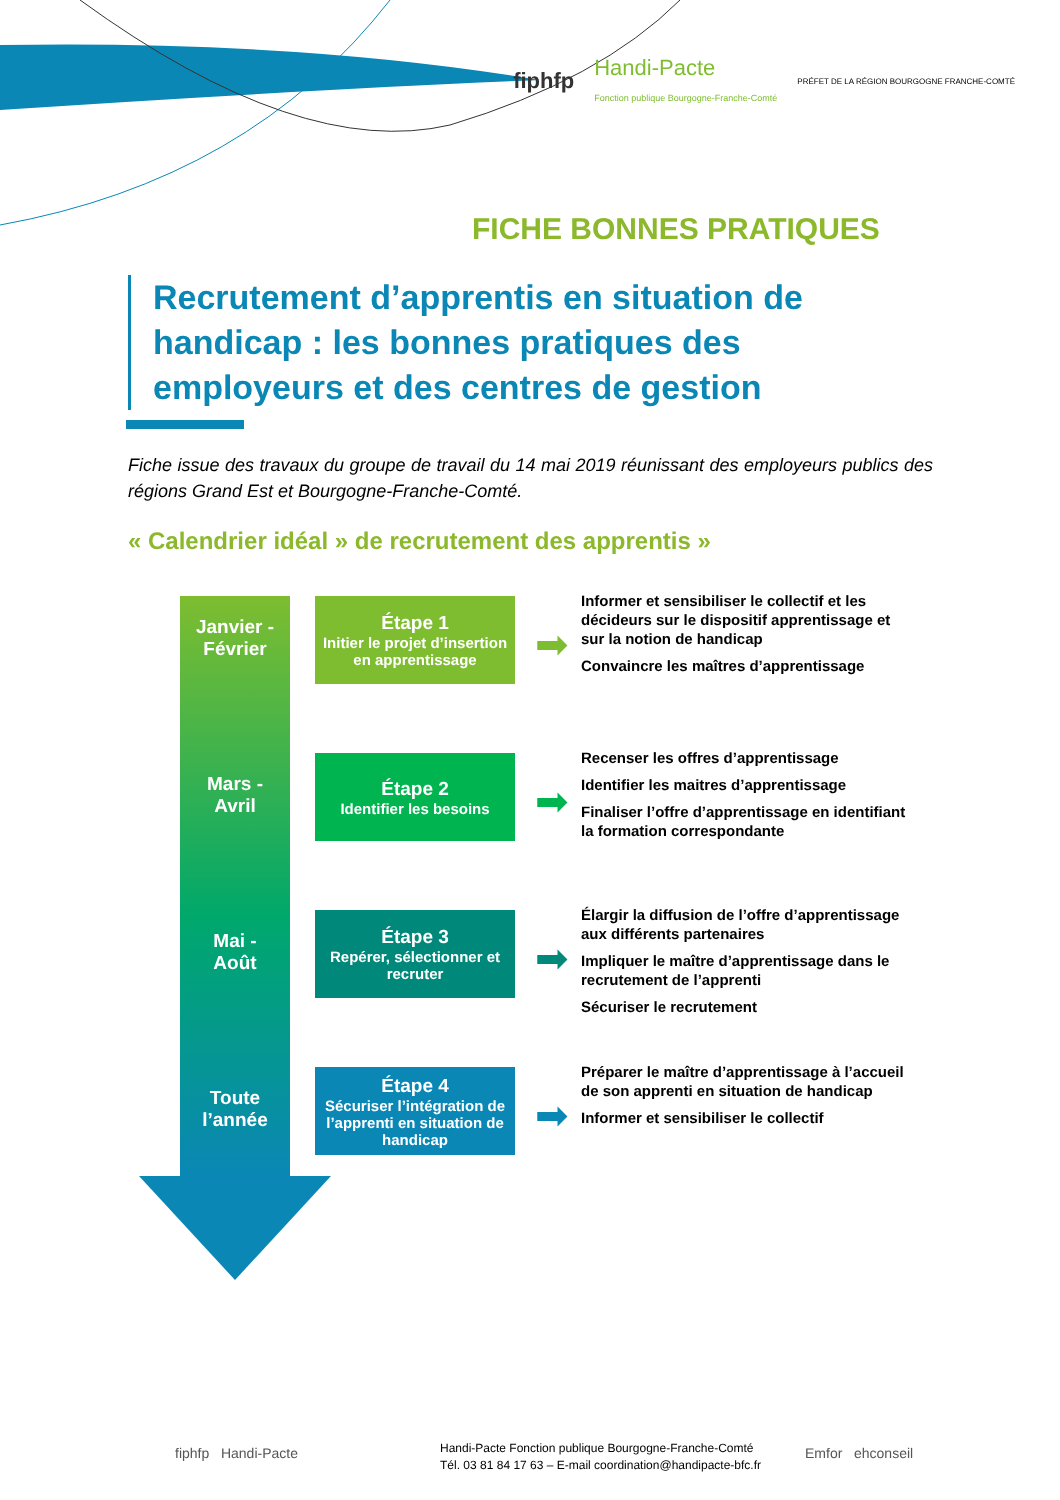fiphfp Handi-Pacte
Fonction publique Bourgogne-Franche-Comté PRÉFET DE LA RÉGION BOURGOGNE FRANCHE-COMTÉ
FICHE BONNES PRATIQUES
Recrutement d’apprentis en situation de handicap : les bonnes pratiques des employeurs et des centres de gestion
Fiche issue des travaux du groupe de travail du 14 mai 2019 réunissant des employeurs publics des régions Grand Est et Bourgogne-Franche-Comté.
« Calendrier idéal » de recrutement des apprentis »
Janvier -
Février
Étape 1
Initier le projet d’insertion en apprentissage
➡
Informer et sensibiliser le collectif et les décideurs sur le dispositif apprentissage et sur la notion de handicap
Convaincre les maîtres d’apprentissage
Mars -
Avril
Étape 2
Identifier les besoins
➡
Recenser les offres d’apprentissage
Identifier les maitres d’apprentissage
Finaliser l’offre d’apprentissage en identifiant la formation correspondante
Mai -
Août
Étape 3
Repérer, sélectionner et recruter
➡
Élargir la diffusion de l’offre d’apprentissage aux différents partenaires
Impliquer le maître d’apprentissage dans le recrutement de l’apprenti
Sécuriser le recrutement
Toute
l’année
Étape 4
Sécuriser l’intégration de l’apprenti en situation de handicap
➡
Préparer le maître d’apprentissage à l’accueil de son apprenti en situation de handicap
Informer et sensibiliser le collectif
fiphfp Handi-Pacte
Handi-Pacte Fonction publique Bourgogne-Franche-Comté
Tél. 03 81 84 17 63 – E-mail coordination@handipacte-bfc.fr
Emfor ehconseil